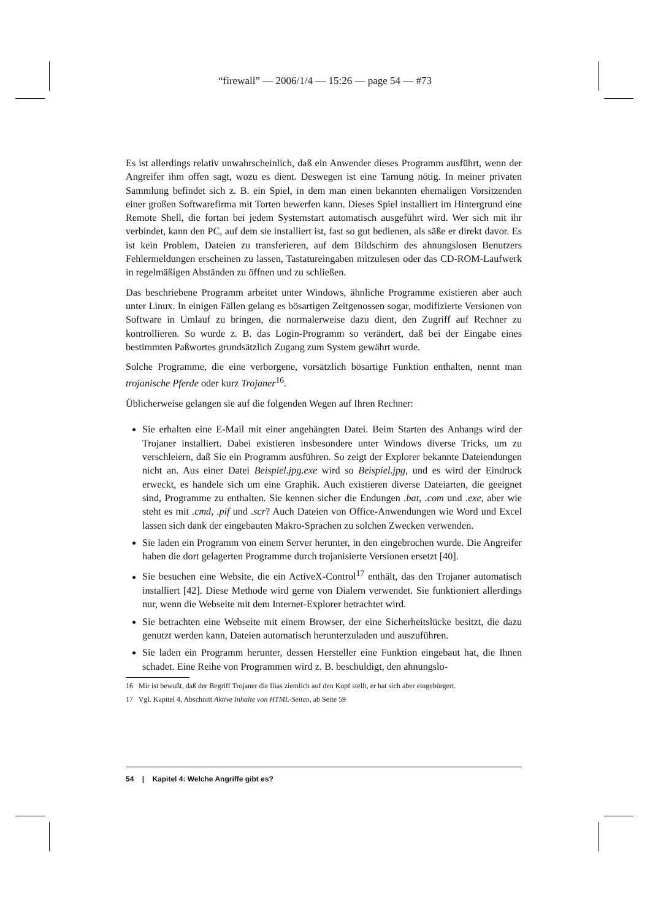“firewall” — 2006/1/4 — 15:26 — page 54 — #73
Es ist allerdings relativ unwahrscheinlich, daß ein Anwender dieses Programm ausführt, wenn der Angreifer ihm offen sagt, wozu es dient. Deswegen ist eine Tarnung nötig. In meiner privaten Sammlung befindet sich z. B. ein Spiel, in dem man einen bekannten ehemaligen Vorsitzenden einer großen Softwarefirma mit Torten bewerfen kann. Dieses Spiel installiert im Hintergrund eine Remote Shell, die fortan bei jedem Systemstart automatisch ausgeführt wird. Wer sich mit ihr verbindet, kann den PC, auf dem sie installiert ist, fast so gut bedienen, als säße er direkt davor. Es ist kein Problem, Dateien zu transferieren, auf dem Bildschirm des ahnungslosen Benutzers Fehlermeldungen erscheinen zu lassen, Tastatureingaben mitzulesen oder das CD-ROM-Laufwerk in regelmäßigen Abständen zu öffnen und zu schließen.
Das beschriebene Programm arbeitet unter Windows, ähnliche Programme existieren aber auch unter Linux. In einigen Fällen gelang es bösartigen Zeitgenossen sogar, modifizierte Versionen von Software in Umlauf zu bringen, die normalerweise dazu dient, den Zugriff auf Rechner zu kontrollieren. So wurde z. B. das Login-Programm so verändert, daß bei der Eingabe eines bestimmten Paßwortes grundsätzlich Zugang zum System gewährt wurde.
Solche Programme, die eine verborgene, vorsätzlich bösartige Funktion enthalten, nennt man trojanische Pferde oder kurz Trojaner<sup>16</sup>.
Üblicherweise gelangen sie auf die folgenden Wegen auf Ihren Rechner:
Sie erhalten eine E-Mail mit einer angehängten Datei. Beim Starten des Anhangs wird der Trojaner installiert. Dabei existieren insbesondere unter Windows diverse Tricks, um zu verschleiern, daß Sie ein Programm ausführen. So zeigt der Explorer bekannte Dateiendungen nicht an. Aus einer Datei Beispiel.jpg.exe wird so Beispiel.jpg, und es wird der Eindruck erweckt, es handele sich um eine Graphik. Auch existieren diverse Dateiarten, die geeignet sind, Programme zu enthalten. Sie kennen sicher die Endungen .bat, .com und .exe, aber wie steht es mit .cmd, .pif und .scr? Auch Dateien von Office-Anwendungen wie Word und Excel lassen sich dank der eingebauten Makro-Sprachen zu solchen Zwecken verwenden.
Sie laden ein Programm von einem Server herunter, in den eingebrochen wurde. Die Angreifer haben die dort gelagerten Programme durch trojanisierte Versionen ersetzt [40].
Sie besuchen eine Website, die ein ActiveX-Control<sup>17</sup> enthält, das den Trojaner automatisch installiert [42]. Diese Methode wird gerne von Dialern verwendet. Sie funktioniert allerdings nur, wenn die Webseite mit dem Internet-Explorer betrachtet wird.
Sie betrachten eine Webseite mit einem Browser, der eine Sicherheitslücke besitzt, die dazu genutzt werden kann, Dateien automatisch herunterzuladen und auszuführen.
Sie laden ein Programm herunter, dessen Hersteller eine Funktion eingebaut hat, die Ihnen schadet. Eine Reihe von Programmen wird z. B. beschuldigt, den ahnungslo-
16 Mir ist bewußt, daß der Begriff Trojaner die Ilias ziemlich auf den Kopf stellt, er hat sich aber eingebürgert.
17 Vgl. Kapitel 4, Abschnitt Aktive Inhalte von HTML-Seiten, ab Seite 59
54 | Kapitel 4: Welche Angriffe gibt es?